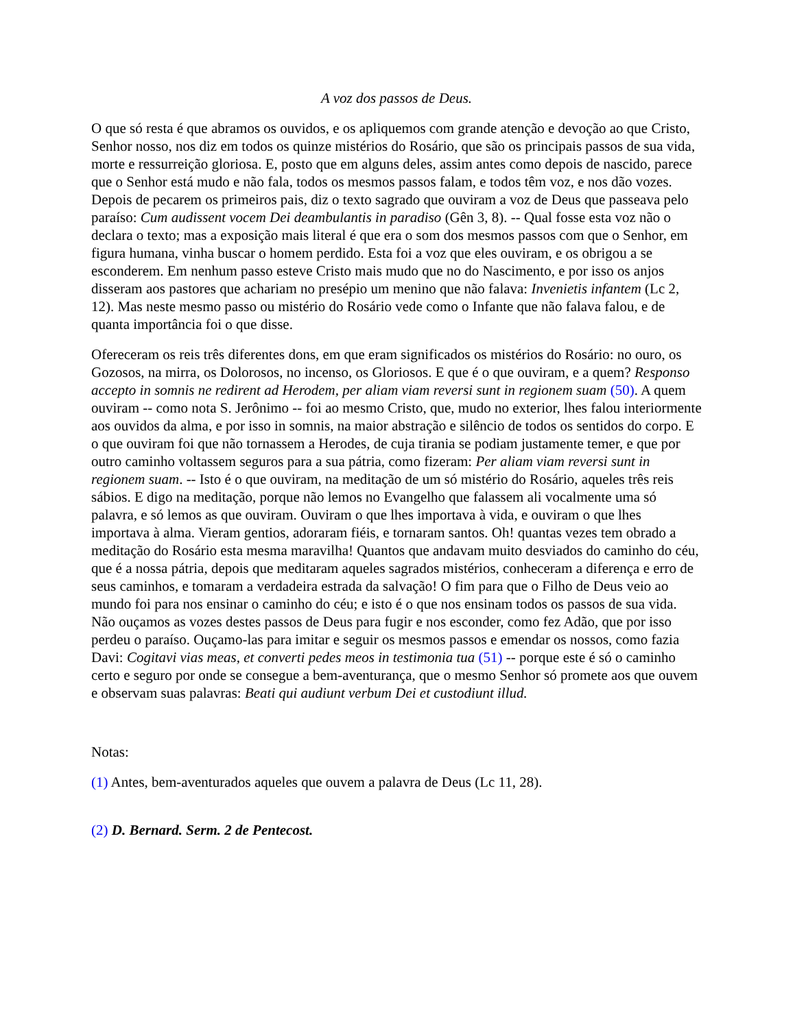A voz dos passos de Deus.
O que só resta é que abramos os ouvidos, e os apliquemos com grande atenção e devoção ao que Cristo, Senhor nosso, nos diz em todos os quinze mistérios do Rosário, que são os principais passos de sua vida, morte e ressurreição gloriosa. E, posto que em alguns deles, assim antes como depois de nascido, parece que o Senhor está mudo e não fala, todos os mesmos passos falam, e todos têm voz, e nos dão vozes. Depois de pecarem os primeiros pais, diz o texto sagrado que ouviram a voz de Deus que passeava pelo paraíso: Cum audissent vocem Dei deambulantis in paradiso (Gên 3, 8). -- Qual fosse esta voz não o declara o texto; mas a exposição mais literal é que era o som dos mesmos passos com que o Senhor, em figura humana, vinha buscar o homem perdido. Esta foi a voz que eles ouviram, e os obrigou a se esconderem. Em nenhum passo esteve Cristo mais mudo que no do Nascimento, e por isso os anjos disseram aos pastores que achariam no presépio um menino que não falava: Invenietis infantem (Lc 2, 12). Mas neste mesmo passo ou mistério do Rosário vede como o Infante que não falava falou, e de quanta importância foi o que disse.
Ofereceram os reis três diferentes dons, em que eram significados os mistérios do Rosário: no ouro, os Gozosos, na mirra, os Dolorosos, no incenso, os Gloriosos. E que é o que ouviram, e a quem? Responso accepto in somnis ne redirent ad Herodem, per aliam viam reversi sunt in regionem suam (50). A quem ouviram -- como nota S. Jerônimo -- foi ao mesmo Cristo, que, mudo no exterior, lhes falou interiormente aos ouvidos da alma, e por isso in somnis, na maior abstração e silêncio de todos os sentidos do corpo. E o que ouviram foi que não tornassem a Herodes, de cuja tirania se podiam justamente temer, e que por outro caminho voltassem seguros para a sua pátria, como fizeram: Per aliam viam reversi sunt in regionem suam. -- Isto é o que ouviram, na meditação de um só mistério do Rosário, aqueles três reis sábios. E digo na meditação, porque não lemos no Evangelho que falassem ali vocalmente uma só palavra, e só lemos as que ouviram. Ouviram o que lhes importava à vida, e ouviram o que lhes importava à alma. Vieram gentios, adoraram fiéis, e tornaram santos. Oh! quantas vezes tem obrado a meditação do Rosário esta mesma maravilha! Quantos que andavam muito desviados do caminho do céu, que é a nossa pátria, depois que meditaram aqueles sagrados mistérios, conheceram a diferença e erro de seus caminhos, e tomaram a verdadeira estrada da salvação! O fim para que o Filho de Deus veio ao mundo foi para nos ensinar o caminho do céu; e isto é o que nos ensinam todos os passos de sua vida. Não ouçamos as vozes destes passos de Deus para fugir e nos esconder, como fez Adão, que por isso perdeu o paraíso. Ouçamo-las para imitar e seguir os mesmos passos e emendar os nossos, como fazia Davi: Cogitavi vias meas, et converti pedes meos in testimonia tua (51) -- porque este é só o caminho certo e seguro por onde se consegue a bem-aventurança, que o mesmo Senhor só promete aos que ouvem e observam suas palavras: Beati qui audiunt verbum Dei et custodiunt illud.
Notas:
(1) Antes, bem-aventurados aqueles que ouvem a palavra de Deus (Lc 11, 28).
(2) D. Bernard. Serm. 2 de Pentecost.